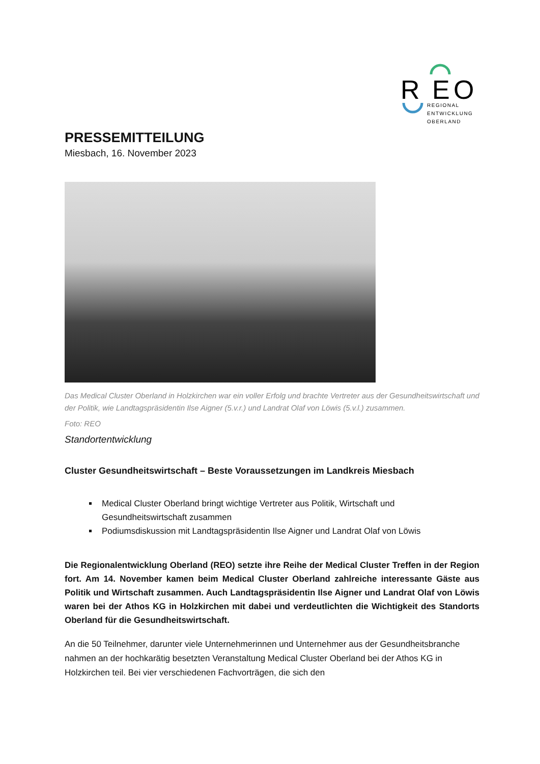R
E
O
REGIONAL
ENTWICKLUNG
OBERLAND
PRESSEMITTEILUNG
Miesbach, 16. November 2023
Das Medical Cluster Oberland in Holzkirchen war ein voller Erfolg und brachte Vertreter aus der Gesundheitswirtschaft und der Politik, wie Landtagspräsidentin Ilse Aigner (5.v.r.) und Landrat Olaf von Löwis (5.v.l.) zusammen.
Foto: REO
Standortentwicklung
Cluster Gesundheitswirtschaft – Beste Voraussetzungen im Landkreis Miesbach
Medical Cluster Oberland bringt wichtige Vertreter aus Politik, Wirtschaft und Gesundheitswirtschaft zusammen
Podiumsdiskussion mit Landtagspräsidentin Ilse Aigner und Landrat Olaf von Löwis
Die Regionalentwicklung Oberland (REO) setzte ihre Reihe der Medical Cluster Treffen in der Region fort. Am 14. November kamen beim Medical Cluster Oberland zahlreiche interessante Gäste aus Politik und Wirtschaft zusammen. Auch Landtagspräsidentin Ilse Aigner und Landrat Olaf von Löwis waren bei der Athos KG in Holzkirchen mit dabei und verdeutlichten die Wichtigkeit des Standorts Oberland für die Gesundheitswirtschaft.
An die 50 Teilnehmer, darunter viele Unternehmerinnen und Unternehmer aus der Gesundheitsbranche nahmen an der hochkarätig besetzten Veranstaltung Medical Cluster Oberland bei der Athos KG in Holzkirchen teil. Bei vier verschiedenen Fachvorträgen, die sich den